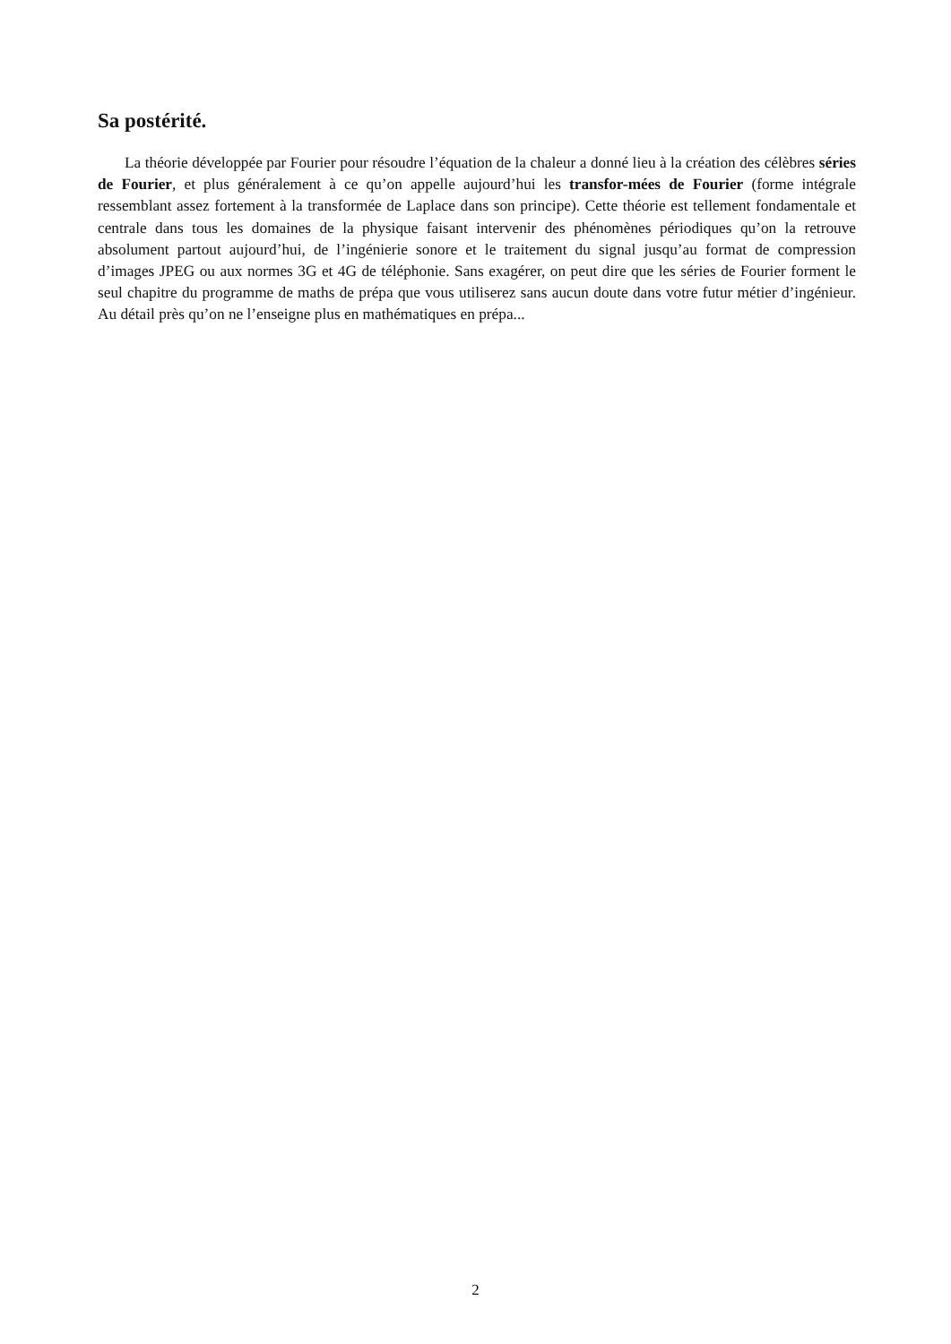Sa postérité.
La théorie développée par Fourier pour résoudre l’équation de la chaleur a donné lieu à la création des célèbres séries de Fourier, et plus généralement à ce qu’on appelle aujourd’hui les transfor-mées de Fourier (forme intégrale ressemblant assez fortement à la transformée de Laplace dans son principe). Cette théorie est tellement fondamentale et centrale dans tous les domaines de la physique faisant intervenir des phénomènes périodiques qu’on la retrouve absolument partout aujourd’hui, de l’ingénierie sonore et le traitement du signal jusqu’au format de compression d’images JPEG ou aux normes 3G et 4G de téléphonie. Sans exagérer, on peut dire que les séries de Fourier forment le seul chapitre du programme de maths de prépa que vous utiliserez sans aucun doute dans votre futur métier d’ingénieur. Au détail près qu’on ne l’enseigne plus en mathématiques en prépa...
2